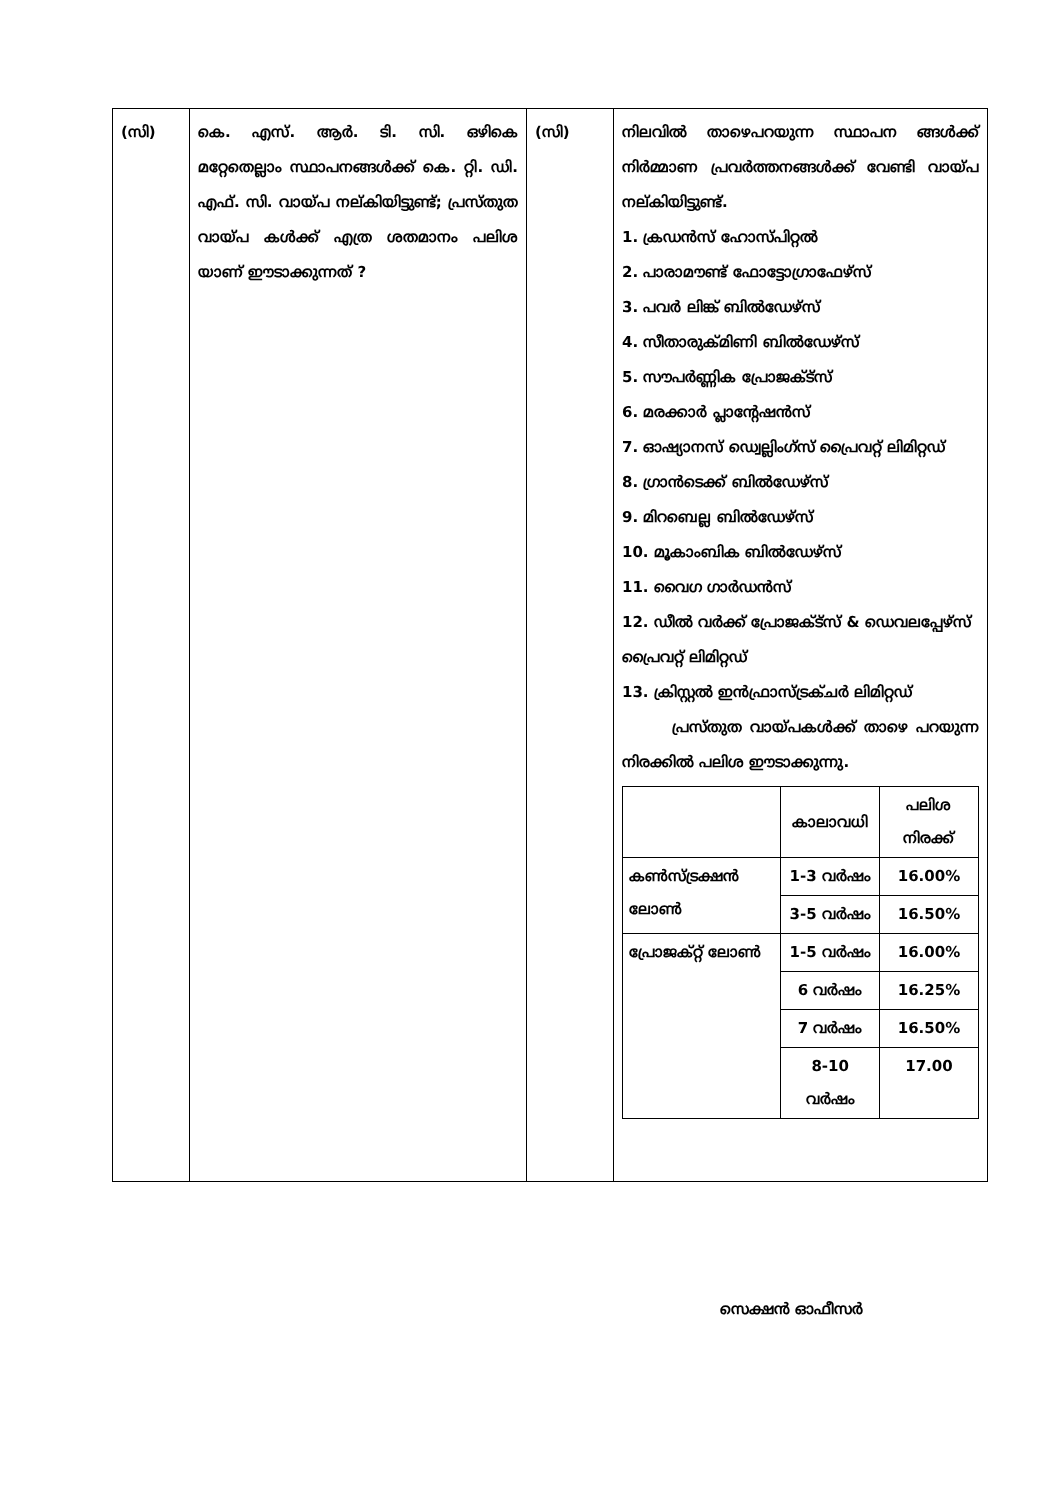| (സി) | കെ. എസ്. ആർ. ടി. സി. ഒഴികെ മറ്റേതെല്ലാം സ്ഥാപനങ്ങൾക്ക് കെ. റ്റി. ഡി. എഫ്. സി. വായ്പ നല്കിയിട്ടുണ്ട്; പ്രസ്തുത വായ്പ കൾക്ക് എത്ര ശതമാനം പലിശ യാണ് ഈടാക്കുന്നത് ? | (സി) | നിലവിൽ താഴെപറയുന്ന സ്ഥാപന ങ്ങൾക്ക് നിർമ്മാണ പ്രവർത്തനങ്ങൾക്ക് വേണ്ടി വായ്പ നല്കിയിട്ടുണ്ട്. 1. ക്രഡൻസ് ഹോസ്പിറ്റൽ 2. പാരാമൗണ്ട് ഫോട്ടോഗ്രാഫേഴ്സ് 3. പവർ ലിങ്ക് ബിൽഡേഴ്സ് 4. സീതാരുക്മിണി ബിൽഡേഴ്സ് 5. സൗപർണ്ണിക പ്രോജക്ട്സ് 6. മരക്കാർ പ്ലാന്റേഷൻസ് 7. ഓഷ്യാനസ് ഡ്വെല്ലിംഗ്സ് പ്രൈവറ്റ് ലിമിറ്റഡ് 8. ഗ്രാൻടെക്ക് ബിൽഡേഴ്സ് 9. മിറബെല്ല ബിൽഡേഴ്സ് 10. മൂകാംബിക ബിൽഡേഴ്സ് 11. വൈഗ ഗാർഡൻസ് 12. ഡീൽ വർക്ക് പ്രോജക്ട്സ് & ഡെവലപ്പേഴ്സ് പ്രൈവറ്റ് ലിമിറ്റഡ് 13. ക്രിസ്റ്റൽ ഇൻഫ്രാസ്ട്രക്ചർ ലിമിറ്റഡ് പ്രസ്തുത വായ്പകൾക്ക് താഴെ പറയുന്ന നിരക്കിൽ പലിശ ഈടാക്കുന്നു. / / കാലാവധി / പലിശ നിരക്ക് / / --- / --- / --- / / കൺസ്ട്രക്ഷൻ ലോൺ / 1-3 വർഷം / 16.00% / / / 3-5 വർഷം / 16.50% / / പ്രോജക്റ്റ് ലോൺ / 1-5 വർഷം / 16.00% / / / 6 വർഷം / 16.25% / / / 7 വർഷം / 16.50% / / / 8-10 വർഷം / 17.00 / |
സെക്ഷൻ ഓഫീസർ